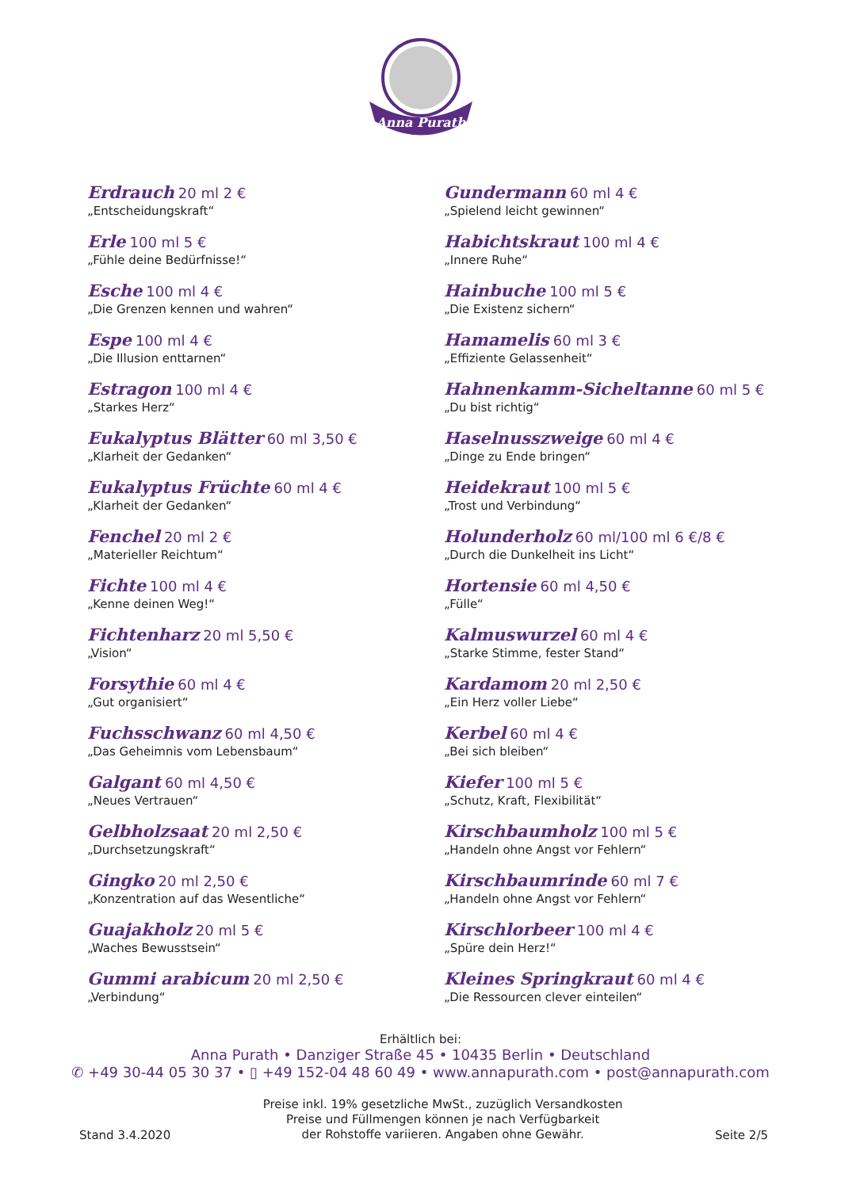Anna Purath
Erdrauch 20 ml 2 €
„Entscheidungskraft“
Erle 100 ml 5 €
„Fühle deine Bedürfnisse!“
Esche 100 ml 4 €
„Die Grenzen kennen und wahren“
Espe 100 ml 4 €
„Die Illusion enttarnen“
Estragon 100 ml 4 €
„Starkes Herz“
Eukalyptus Blätter 60 ml 3,50 €
„Klarheit der Gedanken“
Eukalyptus Früchte 60 ml 4 €
„Klarheit der Gedanken“
Fenchel 20 ml 2 €
„Materieller Reichtum“
Fichte 100 ml 4 €
„Kenne deinen Weg!“
Fichtenharz 20 ml 5,50 €
„Vision“
Forsythie 60 ml 4 €
„Gut organisiert“
Fuchsschwanz 60 ml 4,50 €
„Das Geheimnis vom Lebensbaum“
Galgant 60 ml 4,50 €
„Neues Vertrauen“
Gelbholzsaat 20 ml 2,50 €
„Durchsetzungskraft“
Gingko 20 ml 2,50 €
„Konzentration auf das Wesentliche“
Guajakholz 20 ml 5 €
„Waches Bewusstsein“
Gummi arabicum 20 ml 2,50 €
„Verbindung“
Gundermann 60 ml 4 €
„Spielend leicht gewinnen“
Habichtskraut 100 ml 4 €
„Innere Ruhe“
Hainbuche 100 ml 5 €
„Die Existenz sichern“
Hamamelis 60 ml 3 €
„Effiziente Gelassenheit“
Hahnenkamm-Sicheltanne 60 ml 5 €
„Du bist richtig“
Haselnusszweige 60 ml 4 €
„Dinge zu Ende bringen“
Heidekraut 100 ml 5 €
„Trost und Verbindung“
Holunderholz 60 ml/100 ml 6 €/8 €
„Durch die Dunkelheit ins Licht“
Hortensie 60 ml 4,50 €
„Fülle“
Kalmuswurzel 60 ml 4 €
„Starke Stimme, fester Stand“
Kardamom 20 ml 2,50 €
„Ein Herz voller Liebe“
Kerbel 60 ml 4 €
„Bei sich bleiben“
Kiefer 100 ml 5 €
„Schutz, Kraft, Flexibilität“
Kirschbaumholz 100 ml 5 €
„Handeln ohne Angst vor Fehlern“
Kirschbaumrinde 60 ml 7 €
„Handeln ohne Angst vor Fehlern“
Kirschlorbeer 100 ml 4 €
„Spüre dein Herz!“
Kleines Springkraut 60 ml 4 €
„Die Ressourcen clever einteilen“
Erhältlich bei:
Anna Purath • Danziger Straße 45 • 10435 Berlin • Deutschland
✆ +49 30-44 05 30 37 • ▯ +49 152-04 48 60 49 • www.annapurath.com • post@annapurath.com
Stand 3.4.2020
Preise inkl. 19% gesetzliche MwSt., zuzüglich Versandkosten
Preise und Füllmengen können je nach Verfügbarkeit
der Rohstoffe variieren. Angaben ohne Gewähr.
Seite 2/5